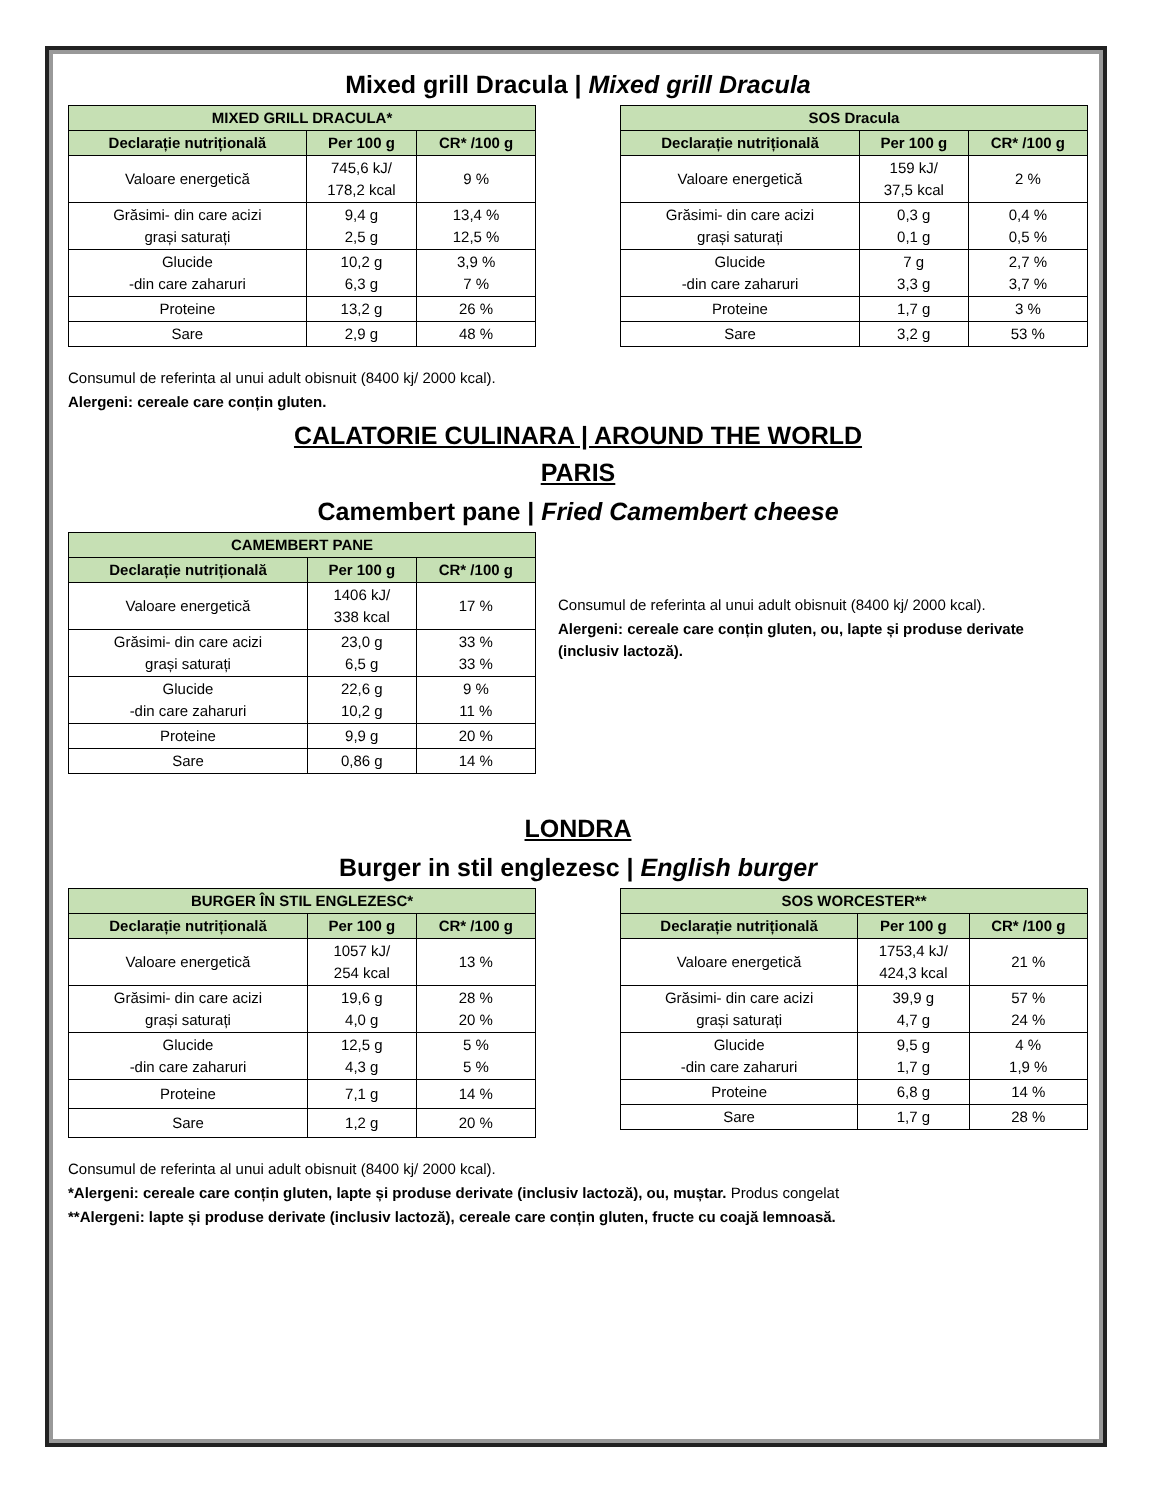Mixed grill Dracula | Mixed grill Dracula
| MIXED GRILL DRACULA* | | |
| --- | --- | --- |
| Declarație nutrițională | Per 100 g | CR* /100 g |
| Valoare energetică | 745,6 kJ/ 178,2 kcal | 9 % |
| Grăsimi- din care acizi grași saturați | 9,4 g 2,5 g | 13,4 % 12,5 % |
| Glucide -din care zaharuri | 10,2 g 6,3 g | 3,9 % 7 % |
| Proteine | 13,2 g | 26 % |
| Sare | 2,9 g | 48 % |
| SOS Dracula | | |
| --- | --- | --- |
| Declarație nutrițională | Per 100 g | CR* /100 g |
| Valoare energetică | 159 kJ/ 37,5 kcal | 2 % |
| Grăsimi- din care acizi grași saturați | 0,3 g 0,1 g | 0,4 % 0,5 % |
| Glucide -din care zaharuri | 7 g 3,3 g | 2,7 % 3,7 % |
| Proteine | 1,7 g | 3 % |
| Sare | 3,2 g | 53 % |
Consumul de referinta al unui adult obisnuit (8400 kj/ 2000 kcal).
Alergeni: cereale care conțin gluten.
CALATORIE CULINARA | AROUND THE WORLD
PARIS
Camembert pane | Fried Camembert cheese
| CAMEMBERT PANE | | |
| --- | --- | --- |
| Declarație nutrițională | Per 100 g | CR* /100 g |
| Valoare energetică | 1406 kJ/ 338 kcal | 17 % |
| Grăsimi- din care acizi grași saturați | 23,0 g 6,5 g | 33 % 33 % |
| Glucide -din care zaharuri | 22,6 g 10,2 g | 9 % 11 % |
| Proteine | 9,9 g | 20 % |
| Sare | 0,86 g | 14 % |
Consumul de referinta al unui adult obisnuit (8400 kj/ 2000 kcal).
Alergeni: cereale care conțin gluten, ou, lapte și produse derivate (inclusiv lactoză).
LONDRA
Burger in stil englezesc | English burger
| BURGER ÎN STIL ENGLEZESC* | | |
| --- | --- | --- |
| Declarație nutrițională | Per 100 g | CR* /100 g |
| Valoare energetică | 1057 kJ/ 254 kcal | 13 % |
| Grăsimi- din care acizi grași saturați | 19,6 g 4,0 g | 28 % 20 % |
| Glucide -din care zaharuri | 12,5 g 4,3 g | 5 % 5 % |
| Proteine | 7,1 g | 14 % |
| Sare | 1,2 g | 20 % |
| SOS WORCESTER** | | |
| --- | --- | --- |
| Declarație nutrițională | Per 100 g | CR* /100 g |
| Valoare energetică | 1753,4 kJ/ 424,3 kcal | 21 % |
| Grăsimi- din care acizi grași saturați | 39,9 g 4,7 g | 57 % 24 % |
| Glucide -din care zaharuri | 9,5 g 1,7 g | 4 % 1,9 % |
| Proteine | 6,8 g | 14 % |
| Sare | 1,7 g | 28 % |
Consumul de referinta al unui adult obisnuit (8400 kj/ 2000 kcal).
*Alergeni: cereale care conțin gluten, lapte și produse derivate (inclusiv lactoză), ou, muștar. Produs congelat
**Alergeni: lapte și produse derivate (inclusiv lactoză), cereale care conțin gluten, fructe cu coajă lemnoasă.